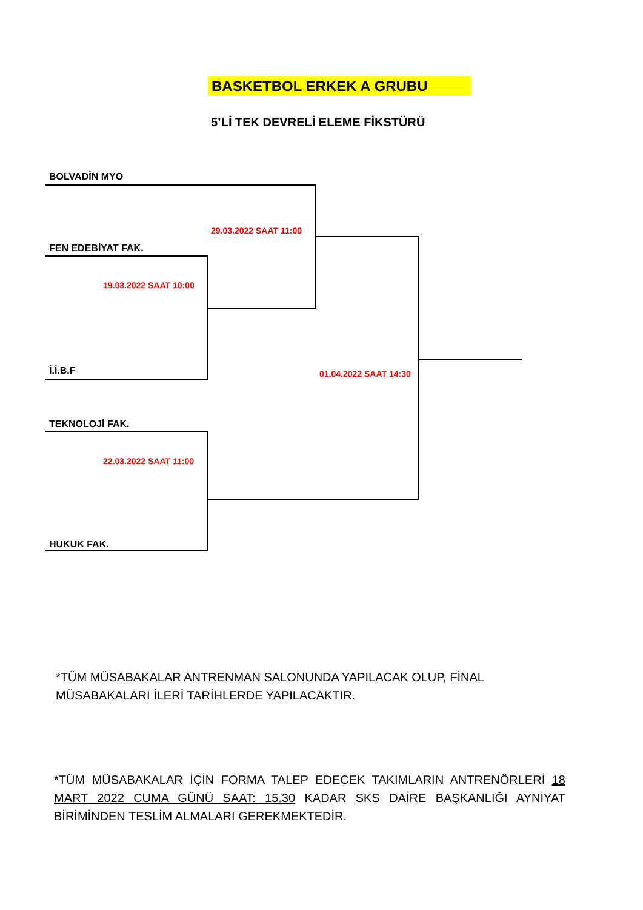BASKETBOL ERKEK A GRUBU
5’Lİ TEK DEVRELİ ELEME FİKSTÜRÜ
BOLVADİN MYO
29.03.2022 SAAT 11:00
FEN EDEBİYAT FAK.
19.03.2022 SAAT 10:00
İ.İ.B.F 01.04.2022 SAAT 14:30
TEKNOLOJİ FAK.
22.03.2022 SAAT 11:00
HUKUK FAK.
*TÜM MÜSABAKALAR ANTRENMAN SALONUNDA YAPILACAK OLUP, FİNAL MÜSABAKALARI İLERİ TARİHLERDE YAPILACAKTIR.
*TÜM MÜSABAKALAR İÇİN FORMA TALEP EDECEK TAKIMLARIN ANTRENÖRLERİ 18 MART 2022 CUMA GÜNÜ SAAT: 15.30 KADAR SKS DAİRE BAŞKANLIĞI AYNİYAT BİRİMİNDEN TESLİM ALMALARI GEREKMEKTEDİR.